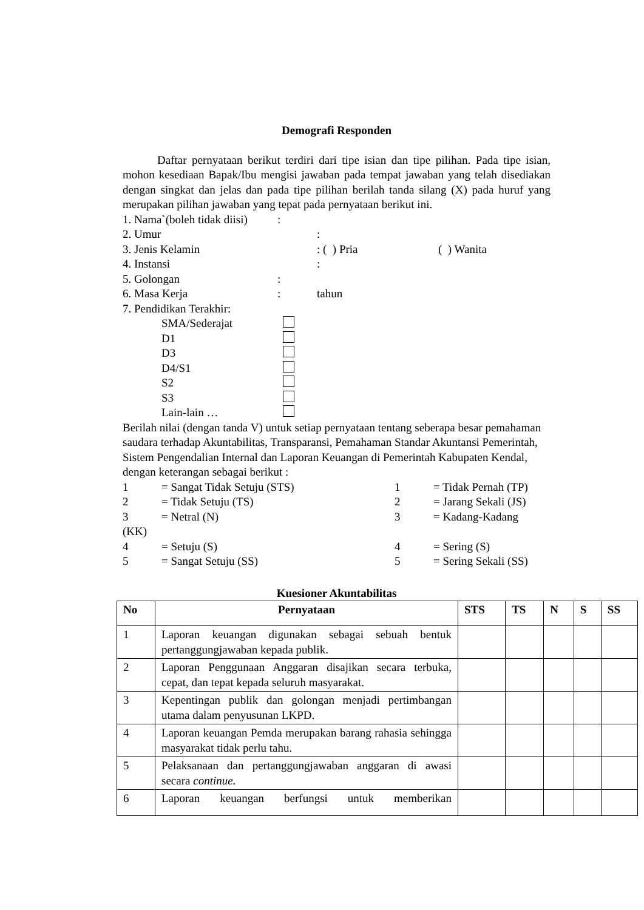Demografi Responden
   Daftar pernyataan berikut terdiri dari tipe isian dan tipe pilihan. Pada tipe isian, mohon kesediaan Bapak/Ibu mengisi jawaban pada tempat jawaban yang telah disediakan dengan singkat dan jelas dan pada tipe pilihan berilah tanda silang (X) pada huruf yang merupakan pilihan jawaban yang tepat pada pernyataan berikut ini.
1. Nama`(boleh tidak diisi):
2. Umur:
3. Jenis Kelamin: ( ) Pria ( ) Wanita
4. Instansi:
5. Golongan:
6. Masa Kerja: tahun
7. Pendidikan Terakhir:
SMA/Sederajat
D1
D3
D4/S1
S2
S3
Lain-lain …
Berilah nilai (dengan tanda V) untuk setiap pernyataan tentang seberapa besar pemahaman saudara terhadap Akuntabilitas, Transparansi, Pemahaman Standar Akuntansi Pemerintah, Sistem Pengendalian Internal dan Laporan Keuangan di Pemerintah Kabupaten Kendal, dengan keterangan sebagai berikut :
1 = Sangat Tidak Setuju (STS) 1 = Tidak Pernah (TP)
2 = Tidak Setuju (TS) 2 = Jarang Sekali (JS)
3 = Netral (N) 3 = Kadang-Kadang
(KK)
4 = Setuju (S) 4 = Sering (S)
5 = Sangat Setuju (SS) 5 = Sering Sekali (SS)
Kuesioner Akuntabilitas
| No | Pernyataan | STS | TS | N | S | SS |
| --- | --- | --- | --- | --- | --- | --- |
| 1 | Laporan keuangan digunakan sebagai sebuah bentuk pertanggungjawaban kepada publik. | | | | | |
| 2 | Laporan Penggunaan Anggaran disajikan secara terbuka, cepat, dan tepat kepada seluruh masyarakat. | | | | | |
| 3 | Kepentingan publik dan golongan menjadi pertimbangan utama dalam penyusunan LKPD. | | | | | |
| 4 | Laporan keuangan Pemda merupakan barang rahasia sehingga masyarakat tidak perlu tahu. | | | | | |
| 5 | Pelaksanaan dan pertanggungjawaban anggaran di awasi secara continue. | | | | | |
| 6 | Laporan keuangan berfungsi untuk memberikan | | | | | |